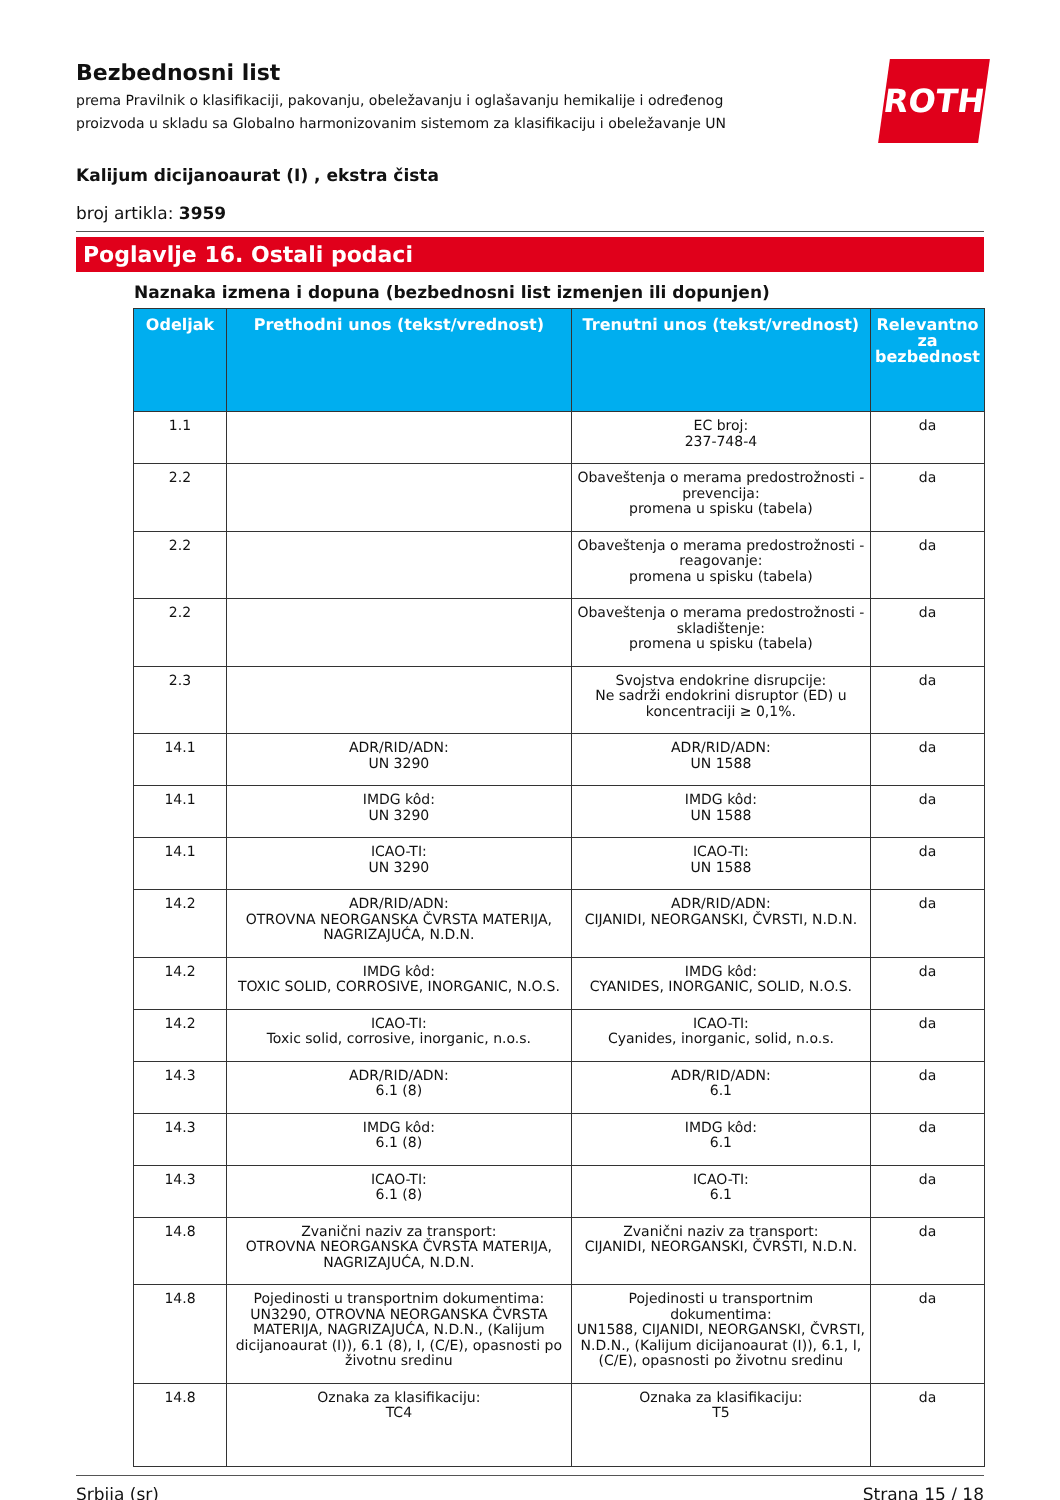Bezbednosni list
prema Pravilnik o klasifikaciji, pakovanju, obeležavanju i oglašavanju hemikalije i određenog
proizvoda u skladu sa Globalno harmonizovanim sistemom za klasifikaciju i obeležavanje UN
ROTH
Kalijum dicijanoaurat (I) , ekstra čista
broj artikla: 3959
Poglavlje 16. Ostali podaci
Naznaka izmena i dopuna (bezbednosni list izmenjen ili dopunjen)
| Odeljak | Prethodni unos (tekst/vrednost) | Trenutni unos (tekst/vrednost) | Relevantno za bezbednost |
| --- | --- | --- | --- |
| 1.1 | | EC broj: 237-748-4 | da |
| 2.2 | | Obaveštenja o merama predostrožnosti - prevencija: promena u spisku (tabela) | da |
| 2.2 | | Obaveštenja o merama predostrožnosti - reagovanje: promena u spisku (tabela) | da |
| 2.2 | | Obaveštenja o merama predostrožnosti - skladištenje: promena u spisku (tabela) | da |
| 2.3 | | Svojstva endokrine disrupcije: Ne sadrži endokrini disruptor (ED) u koncentraciji ≥ 0,1%. | da |
| 14.1 | ADR/RID/ADN: UN 3290 | ADR/RID/ADN: UN 1588 | da |
| 14.1 | IMDG kôd: UN 3290 | IMDG kôd: UN 1588 | da |
| 14.1 | ICAO-TI: UN 3290 | ICAO-TI: UN 1588 | da |
| 14.2 | ADR/RID/ADN: OTROVNA NEORGANSKA ČVRSTA MATERIJA, NAGRIZAJUĆA, N.D.N. | ADR/RID/ADN: CIJANIDI, NEORGANSKI, ČVRSTI, N.D.N. | da |
| 14.2 | IMDG kôd: TOXIC SOLID, CORROSIVE, INORGANIC, N.O.S. | IMDG kôd: CYANIDES, INORGANIC, SOLID, N.O.S. | da |
| 14.2 | ICAO-TI: Toxic solid, corrosive, inorganic, n.o.s. | ICAO-TI: Cyanides, inorganic, solid, n.o.s. | da |
| 14.3 | ADR/RID/ADN: 6.1 (8) | ADR/RID/ADN: 6.1 | da |
| 14.3 | IMDG kôd: 6.1 (8) | IMDG kôd: 6.1 | da |
| 14.3 | ICAO-TI: 6.1 (8) | ICAO-TI: 6.1 | da |
| 14.8 | Zvanični naziv za transport: OTROVNA NEORGANSKA ČVRSTA MATERIJA, NAGRIZAJUĆA, N.D.N. | Zvanični naziv za transport: CIJANIDI, NEORGANSKI, ČVRSTI, N.D.N. | da |
| 14.8 | Pojedinosti u transportnim dokumentima: UN3290, OTROVNA NEORGANSKA ČVRSTA MATERIJA, NAGRIZAJUĆA, N.D.N., (Kalijum dicijanoaurat (I)), 6.1 (8), I, (C/E), opasnosti po životnu sredinu | Pojedinosti u transportnim dokumentima: UN1588, CIJANIDI, NEORGANSKI, ČVRSTI, N.D.N., (Kalijum dicijanoaurat (I)), 6.1, I, (C/E), opasnosti po životnu sredinu | da |
| 14.8 | Oznaka za klasifikaciju: TC4 | Oznaka za klasifikaciju: T5 | da |
Srbija (sr) Strana 15 / 18